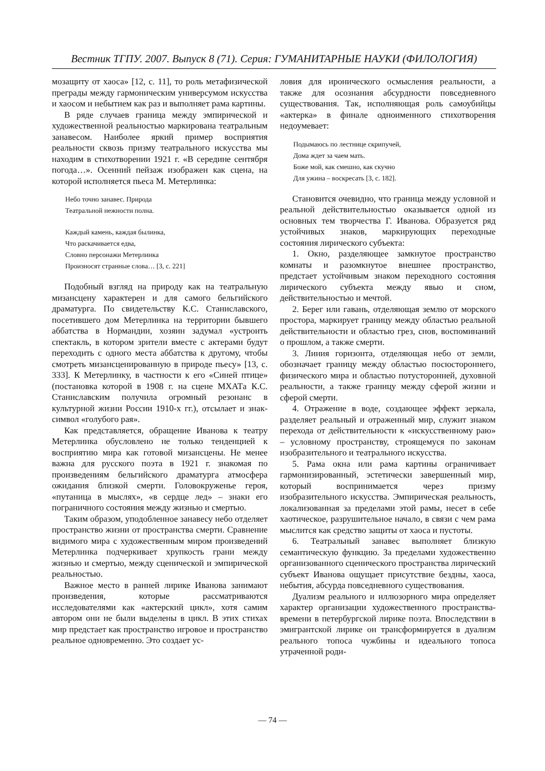Вестник ТГПУ. 2007. Выпуск 8 (71). Серия: ГУМАНИТАРНЫЕ НАУКИ (ФИЛОЛОГИЯ)
мозащиту от хаоса» [12, с. 11], то роль метафизической преграды между гармоническим универсумом искусства и хаосом и небытием как раз и выполняет рама картины.
В ряде случаев граница между эмпирической и художественной реальностью маркирована театральным занавесом. Наиболее яркий пример восприятия реальности сквозь призму театрального искусства мы находим в стихотворении 1921 г. «В середине сентября погода…». Осенний пейзаж изображен как сцена, на которой исполняется пьеса М. Метерлинка:
Небо точно занавес. Природа
Театральной нежности полна.
Каждый камень, каждая былинка,
Что раскачивается едва,
Словно персонажи Метерлинка
Произносят странные слова… [3, с. 221]
Подобный взгляд на природу как на театральную мизансцену характерен и для самого бельгийского драматурга. По свидетельству К.С. Станиславского, посетившего дом Метерлинка на территории бывшего аббатства в Нормандии, хозяин задумал «устроить спектакль, в котором зрители вместе с актерами будут переходить с одного места аббатства к другому, чтобы смотреть мизансценированную в природе пьесу» [13, с. 333]. К Метерлинку, в частности к его «Синей птице» (постановка которой в 1908 г. на сцене МХАТа К.С. Станиславским получила огромный резонанс в культурной жизни России 1910-х гг.), отсылает и знак-символ «голубого рая».
Как представляется, обращение Иванова к театру Метерлинка обусловлено не только тенденцией к восприятию мира как готовой мизансцены. Не менее важна для русского поэта в 1921 г. знакомая по произведениям бельгийского драматурга атмосфера ожидания близкой смерти. Головокруженье героя, «путаница в мыслях», «в сердце лед» – знаки его пограничного состояния между жизнью и смертью.
Таким образом, уподобленное занавесу небо отделяет пространство жизни от пространства смерти. Сравнение видимого мира с художественным миром произведений Метерлинка подчеркивает хрупкость грани между жизнью и смертью, между сценической и эмпирической реальностью.
Важное место в ранней лирике Иванова занимают произведения, которые рассматриваются исследователями как «актерский цикл», хотя самим автором они не были выделены в цикл. В этих стихах мир предстает как пространство игровое и пространство реальное одновременно. Это создает ус-
ловия для иронического осмысления реальности, а также для осознания абсурдности повседневного существования. Так, исполняющая роль самоубийцы «актерка» в финале одноименного стихотворения недоумевает:
Подымаюсь по лестнице скрипучей,
Дома ждет за чаем мать.
Боже мой, как смешно, как скучно
Для ужина – воскресать [3, с. 182].
Становится очевидно, что граница между условной и реальной действительностью оказывается одной из основных тем творчества Г. Иванова. Образуется ряд устойчивых знаков, маркирующих переходные состояния лирического субъекта:
1. Окно, разделяющее замкнутое пространство комнаты и разомкнутое внешнее пространство, предстает устойчивым знаком переходного состояния лирического субъекта между явью и сном, действительностью и мечтой.
2. Берег или гавань, отделяющая землю от морского простора, маркирует границу между областью реальной действительности и областью грез, снов, воспоминаний о прошлом, а также смерти.
3. Линия горизонта, отделяющая небо от земли, обозначает границу между областью посюстороннего, физического мира и областью потусторонней, духовной реальности, а также границу между сферой жизни и сферой смерти.
4. Отражение в воде, создающее эффект зеркала, разделяет реальный и отраженный мир, служит знаком перехода от действительности к «искусственному раю» – условному пространству, строящемуся по законам изобразительного и театрального искусства.
5. Рама окна или рама картины ограничивает гармонизированный, эстетически завершенный мир, который воспринимается через призму изобразительного искусства. Эмпирическая реальность, локализованная за пределами этой рамы, несет в себе хаотическое, разрушительное начало, в связи с чем рама мыслится как средство защиты от хаоса и пустоты.
6. Театральный занавес выполняет близкую семантическую функцию. За пределами художественно организованного сценического пространства лирический субъект Иванова ощущает присутствие бездны, хаоса, небытия, абсурда повседневного существования.
Дуализм реального и иллюзорного мира определяет характер организации художественного пространства-времени в петербургской лирике поэта. Впоследствии в эмигрантской лирике он трансформируется в дуализм реального топоса чужбины и идеального топоса утраченной роди-
— 74 —